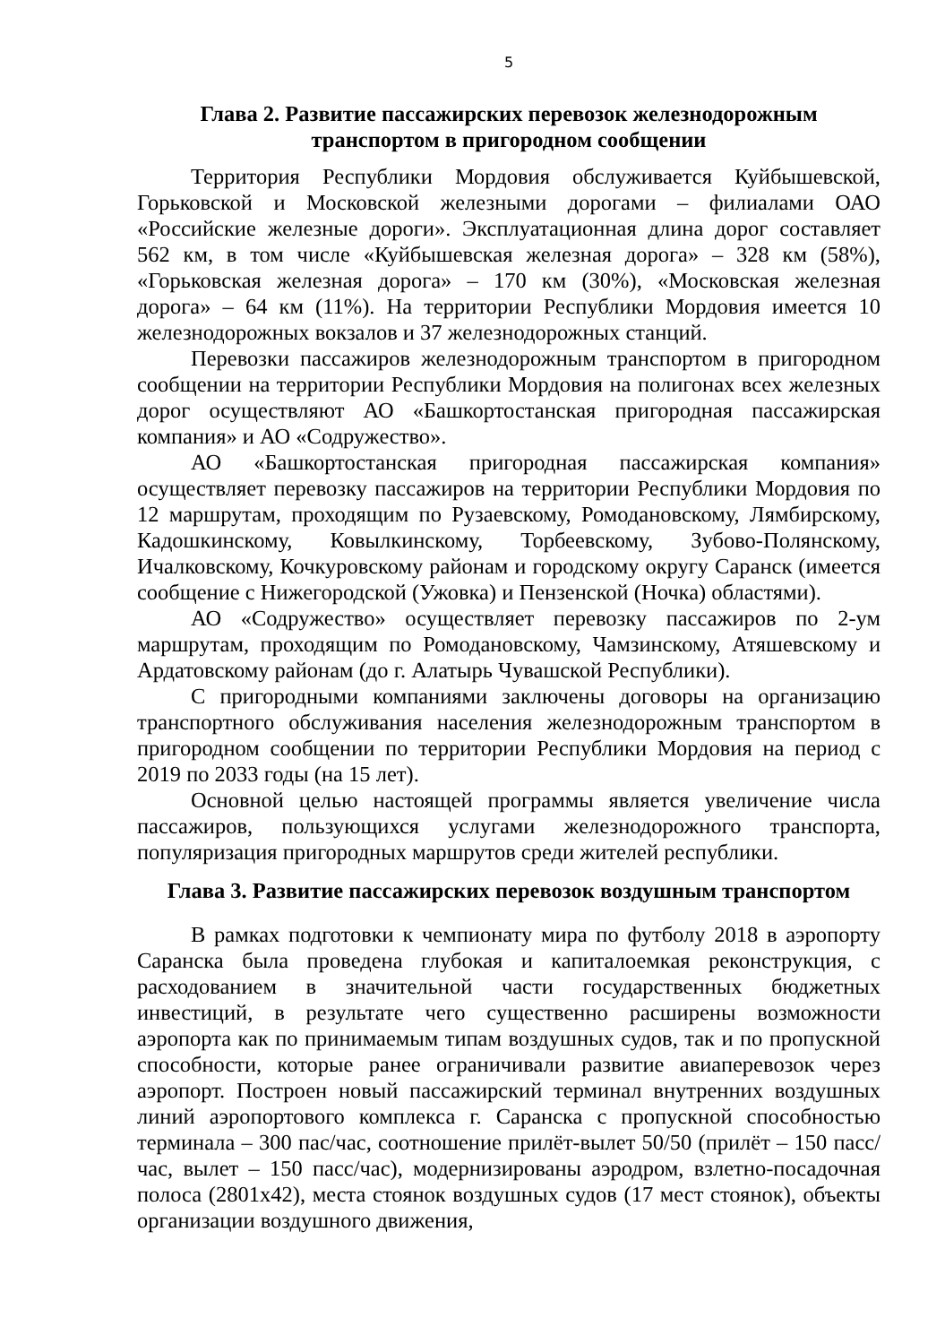5
Глава 2. Развитие пассажирских перевозок железнодорожным транспортом в пригородном сообщении
Территория Республики Мордовия обслуживается Куйбышевской, Горьковской и Московской железными дорогами – филиалами ОАО «Российские железные дороги». Эксплуатационная длина дорог составляет 562 км, в том числе «Куйбышевская железная дорога» – 328 км (58%), «Горьковская железная дорога» – 170 км (30%), «Московская железная дорога» – 64 км (11%). На территории Республики Мордовия имеется 10 железнодорожных вокзалов и 37 железнодорожных станций.
Перевозки пассажиров железнодорожным транспортом в пригородном сообщении на территории Республики Мордовия на полигонах всех железных дорог осуществляют АО «Башкортостанская пригородная пассажирская компания» и АО «Содружество».
АО «Башкортостанская пригородная пассажирская компания» осуществляет перевозку пассажиров на территории Республики Мордовия по 12 маршрутам, проходящим по Рузаевскому, Ромодановскому, Лямбирскому, Кадошкинскому, Ковылкинскому, Торбеевскому, Зубово-Полянскому, Ичалковскому, Кочкуровскому районам и городскому округу Саранск (имеется сообщение с Нижегородской (Ужовка) и Пензенской (Ночка) областями).
АО «Содружество» осуществляет перевозку пассажиров по 2-ум маршрутам, проходящим по Ромодановскому, Чамзинскому, Атяшевскому и Ардатовскому районам (до г. Алатырь Чувашской Республики).
С пригородными компаниями заключены договоры на организацию транспортного обслуживания населения железнодорожным транспортом в пригородном сообщении по территории Республики Мордовия на период с 2019 по 2033 годы (на 15 лет).
Основной целью настоящей программы является увеличение числа пассажиров, пользующихся услугами железнодорожного транспорта, популяризация пригородных маршрутов среди жителей республики.
Глава 3. Развитие пассажирских перевозок воздушным транспортом
В рамках подготовки к чемпионату мира по футболу 2018 в аэропорту Саранска была проведена глубокая и капиталоемкая реконструкция, с расходованием в значительной части государственных бюджетных инвестиций, в результате чего существенно расширены возможности аэропорта как по принимаемым типам воздушных судов, так и по пропускной способности, которые ранее ограничивали развитие авиаперевозок через аэропорт. Построен новый пассажирский терминал внутренних воздушных линий аэропортового комплекса г. Саранска с пропускной способностью терминала – 300 пас/час, соотношение прилёт-вылет 50/50 (прилёт – 150 пасс/час, вылет – 150 пасс/час), модернизированы аэродром, взлетно-посадочная полоса (2801х42), места стоянок воздушных судов (17 мест стоянок), объекты организации воздушного движения,